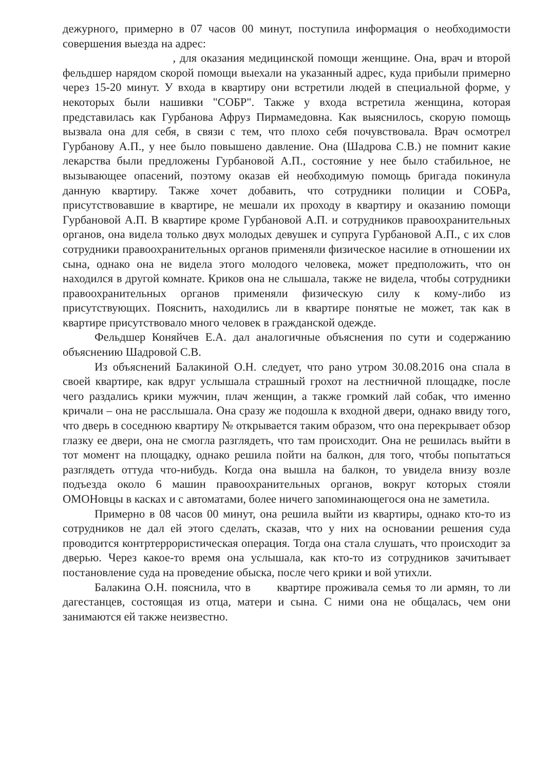дежурного, примерно в 07 часов 00 минут, поступила информация о необходимости совершения выезда на адрес:
, для оказания медицинской помощи женщине. Она, врач и второй фельдшер нарядом скорой помощи выехали на указанный адрес, куда прибыли примерно через 15-20 минут. У входа в квартиру они встретили людей в специальной форме, у некоторых были нашивки "СОБР". Также у входа встретила женщина, которая представилась как Гурбанова Афруз Пирмамедовна. Как выяснилось, скорую помощь вызвала она для себя, в связи с тем, что плохо себя почувствовала. Врач осмотрел Гурбанову А.П., у нее было повышено давление. Она (Шадрова С.В.) не помнит какие лекарства были предложены Гурбановой А.П., состояние у нее было стабильное, не вызывающее опасений, поэтому оказав ей необходимую помощь бригада покинула данную квартиру. Также хочет добавить, что сотрудники полиции и СОБРа, присутствовавшие в квартире, не мешали их проходу в квартиру и оказанию помощи Гурбановой А.П. В квартире кроме Гурбановой А.П. и сотрудников правоохранительных органов, она видела только двух молодых девушек и супруга Гурбановой А.П., с их слов сотрудники правоохранительных органов применяли физическое насилие в отношении их сына, однако она не видела этого молодого человека, может предположить, что он находился в другой комнате. Криков она не слышала, также не видела, чтобы сотрудники правоохранительных органов применяли физическую силу к кому-либо из присутствующих. Пояснить, находились ли в квартире понятые не может, так как в квартире присутствовало много человек в гражданской одежде.
Фельдшер Коняйчев Е.А. дал аналогичные объяснения по сути и содержанию объяснению Шадровой С.В.
Из объяснений Балакиной О.Н. следует, что рано утром 30.08.2016 она спала в своей квартире, как вдруг услышала страшный грохот на лестничной площадке, после чего раздались крики мужчин, плач женщин, а также громкий лай собак, что именно кричали – она не расслышала. Она сразу же подошла к входной двери, однако ввиду того, что дверь в соседнюю квартиру № открывается таким образом, что она перекрывает обзор глазку ее двери, она не смогла разглядеть, что там происходит. Она не решилась выйти в тот момент на площадку, однако решила пойти на балкон, для того, чтобы попытаться разглядеть оттуда что-нибудь. Когда она вышла на балкон, то увидела внизу возле подъезда около 6 машин правоохранительных органов, вокруг которых стояли ОМОНовцы в касках и с автоматами, более ничего запоминающегося она не заметила.
Примерно в 08 часов 00 минут, она решила выйти из квартиры, однако кто-то из сотрудников не дал ей этого сделать, сказав, что у них на основании решения суда проводится контртеррористическая операция. Тогда она стала слушать, что происходит за дверью. Через какое-то время она услышала, как кто-то из сотрудников зачитывает постановление суда на проведение обыска, после чего крики и вой утихли.
Балакина О.Н. пояснила, что в квартире проживала семья то ли армян, то ли дагестанцев, состоящая из отца, матери и сына. С ними она не общалась, чем они занимаются ей также неизвестно.